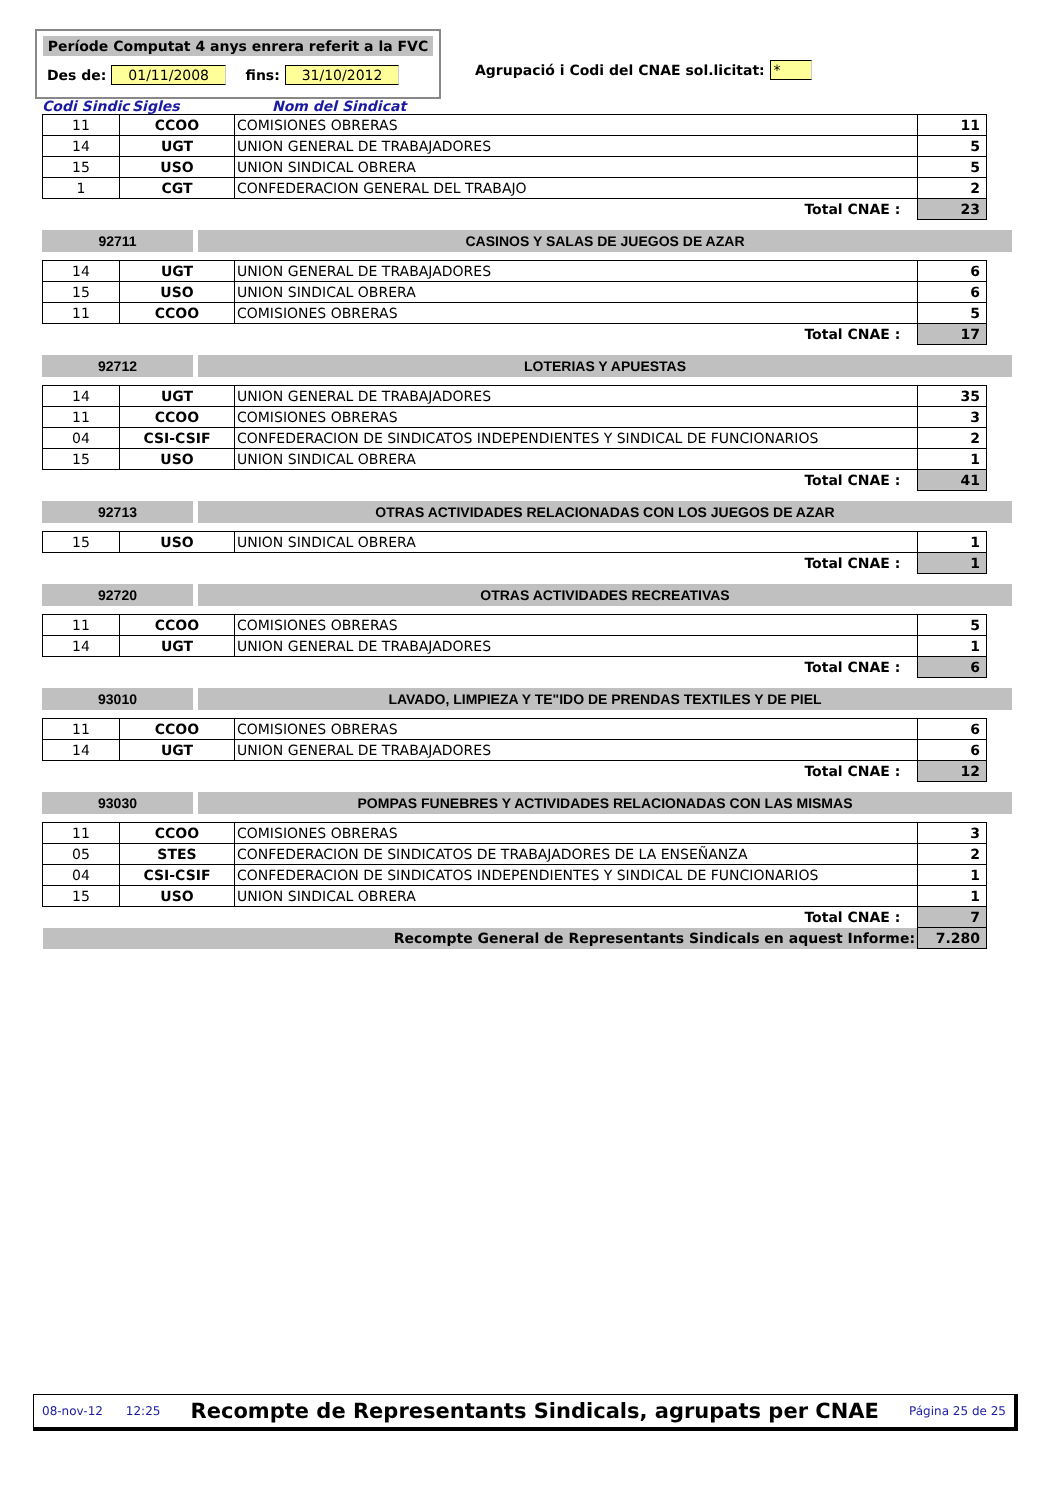Període Computat 4 anys enrera referit a la FVC
Des de: 01/11/2008 fins: 31/10/2012
Agrupació i Codi del CNAE sol.licitat: *
Codi Sindic Sigles Nom del Sindicat
| 11 | CCOO | COMISIONES OBRERAS | 11 |
| 14 | UGT | UNION GENERAL DE TRABAJADORES | 5 |
| 15 | USO | UNION SINDICAL OBRERA | 5 |
| 1 | CGT | CONFEDERACION GENERAL DEL TRABAJO | 2 |
| Total CNAE : | | | 23 |
92711 CASINOS Y SALAS DE JUEGOS DE AZAR
| 14 | UGT | UNION GENERAL DE TRABAJADORES | 6 |
| 15 | USO | UNION SINDICAL OBRERA | 6 |
| 11 | CCOO | COMISIONES OBRERAS | 5 |
| Total CNAE : | | | 17 |
92712 LOTERIAS Y APUESTAS
| 14 | UGT | UNION GENERAL DE TRABAJADORES | 35 |
| 11 | CCOO | COMISIONES OBRERAS | 3 |
| 04 | CSI-CSIF | CONFEDERACION DE SINDICATOS INDEPENDIENTES Y SINDICAL DE FUNCIONARIOS | 2 |
| 15 | USO | UNION SINDICAL OBRERA | 1 |
| Total CNAE : | | | 41 |
92713 OTRAS ACTIVIDADES RELACIONADAS CON LOS JUEGOS DE AZAR
| 15 | USO | UNION SINDICAL OBRERA | 1 |
| Total CNAE : | | | 1 |
92720 OTRAS ACTIVIDADES RECREATIVAS
| 11 | CCOO | COMISIONES OBRERAS | 5 |
| 14 | UGT | UNION GENERAL DE TRABAJADORES | 1 |
| Total CNAE : | | | 6 |
93010 LAVADO, LIMPIEZA Y TE"IDO DE PRENDAS TEXTILES Y DE PIEL
| 11 | CCOO | COMISIONES OBRERAS | 6 |
| 14 | UGT | UNION GENERAL DE TRABAJADORES | 6 |
| Total CNAE : | | | 12 |
93030 POMPAS FUNEBRES Y ACTIVIDADES RELACIONADAS CON LAS MISMAS
| 11 | CCOO | COMISIONES OBRERAS | 3 |
| 05 | STES | CONFEDERACION DE SINDICATOS DE TRABAJADORES DE LA ENSEÑANZA | 2 |
| 04 | CSI-CSIF | CONFEDERACION DE SINDICATOS INDEPENDIENTES Y SINDICAL DE FUNCIONARIOS | 1 |
| 15 | USO | UNION SINDICAL OBRERA | 1 |
| Total CNAE : | | | 7 |
| Recompte General de Representants Sindicals en aquest Informe: | | | 7.280 |
08-nov-12 12:25 Recompte de Representants Sindicals, agrupats per CNAE Página 25 de 25